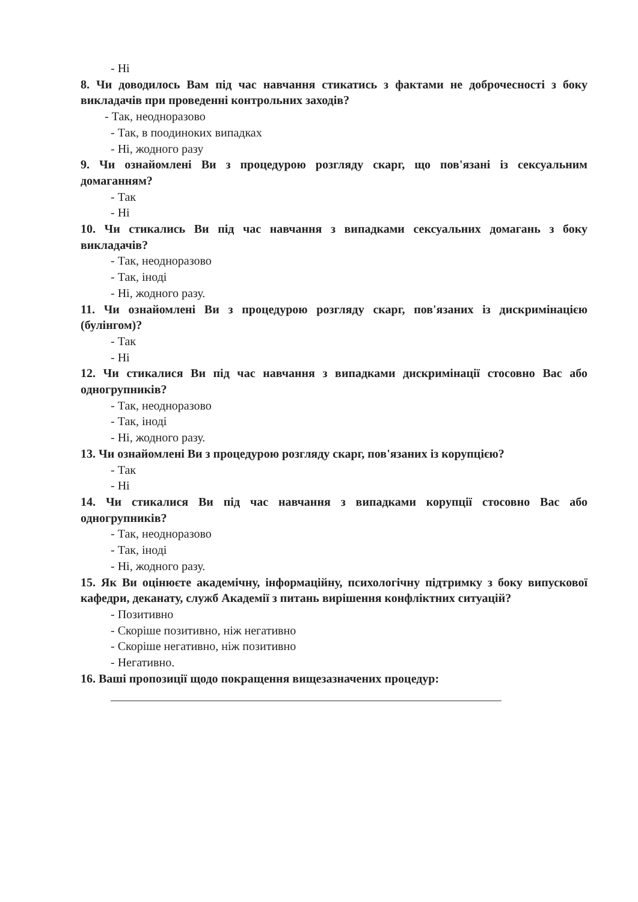- Ні
8. Чи доводилось Вам під час навчання стикатись з фактами не доброчесності з боку викладачів при проведенні контрольних заходів?
- Так, неодноразово
- Так, в поодиноких випадках
- Ні, жодного разу
9. Чи ознайомлені Ви з процедурою розгляду скарг, що пов'язані із сексуальним домаганням?
- Так
- Ні
10. Чи стикались Ви під час навчання з випадками сексуальних домагань з боку викладачів?
- Так, неодноразово
- Так, іноді
- Ні, жодного разу.
11. Чи ознайомлені Ви з процедурою розгляду скарг, пов'язаних із дискримінацією (булінгом)?
- Так
- Ні
12. Чи стикалися Ви під час навчання з випадками дискримінації стосовно Вас або одногрупників?
- Так, неодноразово
- Так, іноді
- Ні, жодного разу.
13. Чи ознайомлені Ви з процедурою розгляду скарг, пов'язаних із корупцією?
- Так
- Ні
14. Чи стикалися Ви під час навчання з випадками корупції стосовно Вас або одногрупників?
- Так, неодноразово
- Так, іноді
- Ні, жодного разу.
15. Як Ви оцінюєте академічну, інформаційну, психологічну підтримку з боку випускової кафедри, деканату, служб Академії з питань вирішення конфліктних ситуацій?
- Позитивно
- Скоріше позитивно, ніж негативно
- Скоріше негативно, ніж позитивно
- Негативно.
16. Ваші пропозиції щодо покращення вищезазначених процедур: